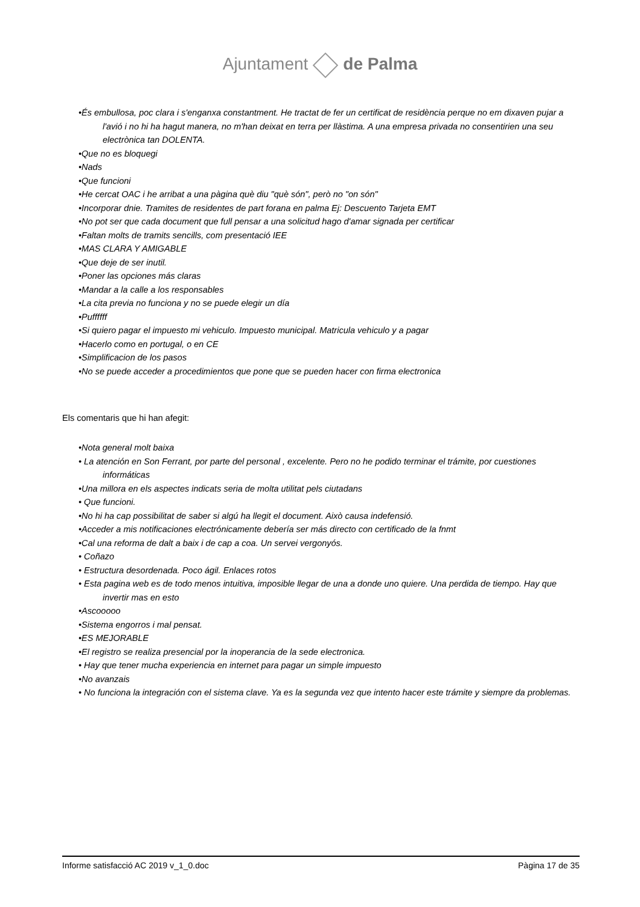Ajuntament de Palma
•És embullosa, poc clara i s'enganxa constantment. He tractat de fer un certificat de residència perque no em dixaven pujar a l'avió i no hi ha hagut manera, no m'han deixat en terra per llàstima. A una empresa privada no consentirien una seu electrònica tan DOLENTA.
•Que no es bloquegi
•Nads
•Que funcioni
•He cercat OAC i he arribat a una pàgina què diu "què són", però no "on són"
•Incorporar dnie. Tramites de residentes de part forana en palma Ej: Descuento Tarjeta EMT
•No pot ser que cada document que full pensar a una solicitud hago d'amar signada per certificar
•Faltan molts de tramits sencills, com presentació IEE
•MAS CLARA Y AMIGABLE
•Que deje de ser inutil.
•Poner las opciones más claras
•Mandar a la calle a los responsables
•La cita previa no funciona y no se puede elegir un día
•Puffffff
•Si quiero pagar el impuesto mi vehiculo. Impuesto municipal. Matricula vehiculo y a pagar
•Hacerlo como en portugal, o en CE
•Simplificacion de los pasos
•No se puede acceder a procedimientos que pone que se pueden hacer con firma electronica
Els comentaris que hi han afegit:
•Nota general molt baixa
• La atención en Son Ferrant, por parte del personal , excelente. Pero no he podido terminar el trámite, por cuestiones informáticas
•Una millora en els aspectes indicats seria de molta utilitat pels ciutadans
• Que funcioni.
•No hi ha cap possibilitat de saber si algú ha llegit el document. Això causa indefensió.
•Acceder a mis notificaciones electrónicamente debería ser más directo con certificado de la fnmt
•Cal una reforma de dalt a baix i de cap a coa. Un servei vergonyós.
• Coñazo
• Estructura desordenada. Poco ágil. Enlaces rotos
• Esta pagina web es de todo menos intuitiva, imposible llegar de una a donde uno quiere. Una perdida de tiempo. Hay que invertir mas en esto
•Ascooooo
•Sistema engorros i mal pensat.
•ES MEJORABLE
•El registro se realiza presencial por la inoperancia de la sede electronica.
• Hay que tener mucha experiencia en internet para pagar un simple impuesto
•No avanzais
• No funciona la integración con el sistema clave. Ya es la segunda vez que intento hacer este trámite y siempre da problemas.
Informe satisfacció AC 2019 v_1_0.doc Pàgina 17 de 35